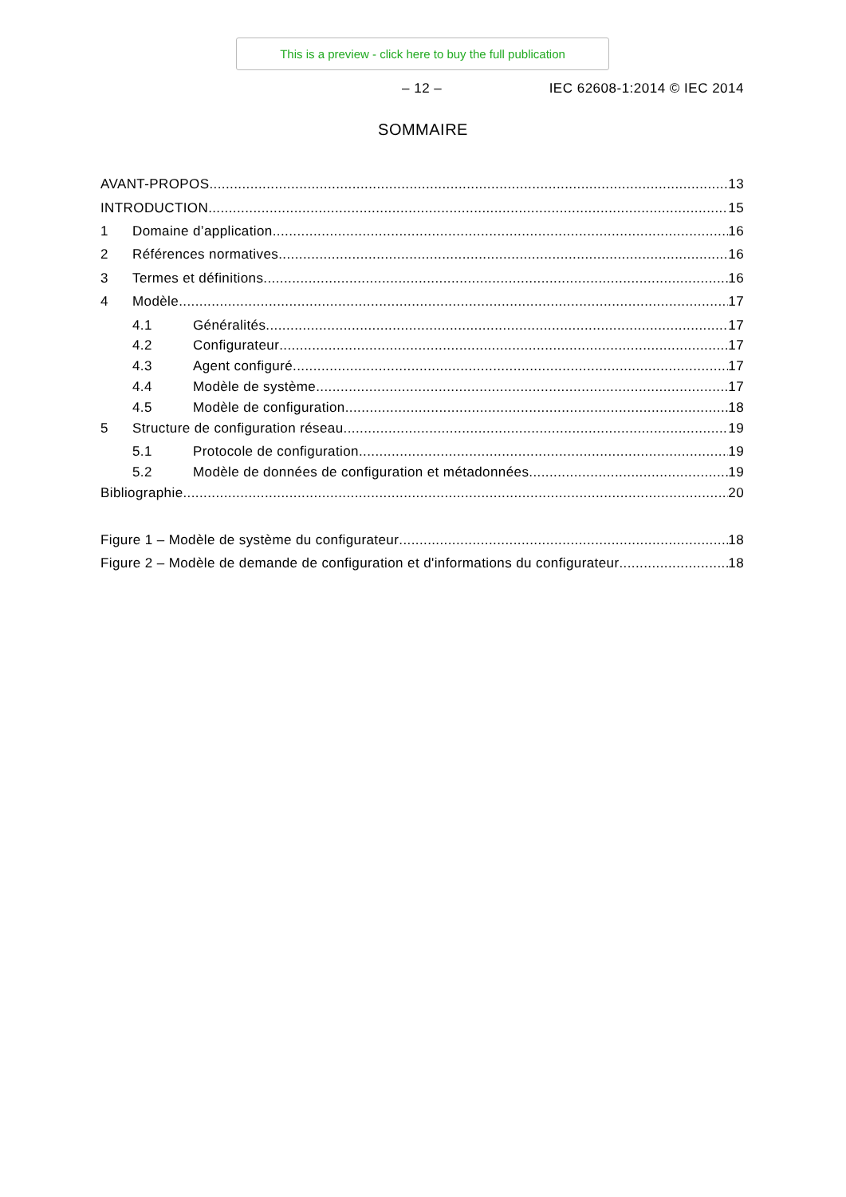This is a preview - click here to buy the full publication
– 12 – IEC 62608-1:2014 © IEC 2014
SOMMAIRE
AVANT-PROPOS 13
INTRODUCTION 15
1 Domaine d’application 16
2 Références normatives 16
3 Termes et définitions 16
4 Modèle 17
4.1 Généralités 17
4.2 Configurateur 17
4.3 Agent configuré 17
4.4 Modèle de système 17
4.5 Modèle de configuration 18
5 Structure de configuration réseau 19
5.1 Protocole de configuration 19
5.2 Modèle de données de configuration et métadonnées 19
Bibliographie 20
Figure 1 – Modèle de système du configurateur 18
Figure 2 – Modèle de demande de configuration et d'informations du configurateur 18